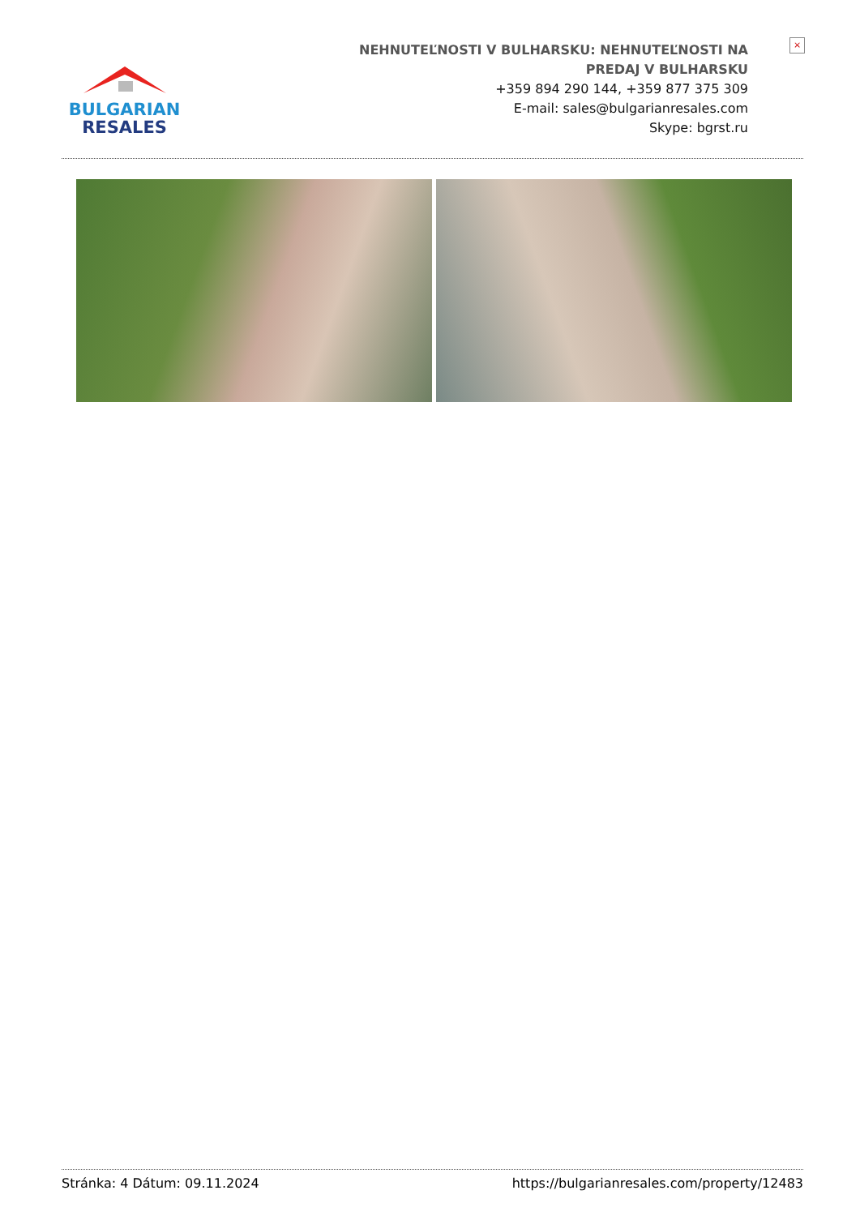BULGARIAN
RESALES
NEHNUTEĽNOSTI V BULHARSKU: NEHNUTEĽNOSTI NA
PREDAJ V BULHARSKU
+359 894 290 144, +359 877 375 309
E-mail: sales@bulgarianresales.com
Skype: bgrst.ru
×
Stránka: 4 Dátum: 09.11.2024 https://bulgarianresales.com/property/12483